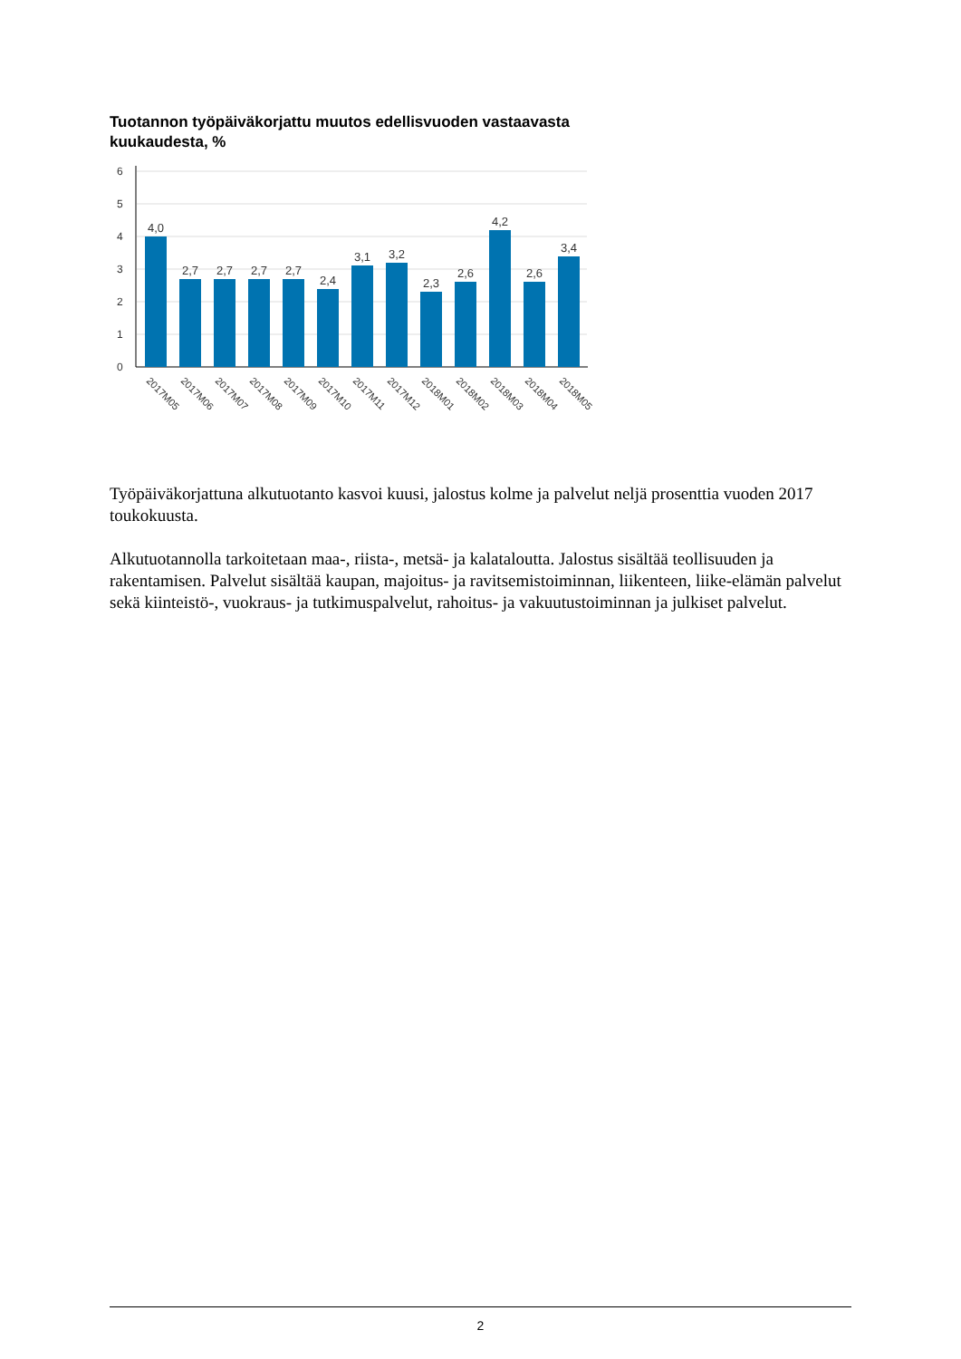Tuotannon työpäiväkorjattu muutos edellisvuoden vastaavasta kuukaudesta, %
6
5
4
3
2
1
0
4,0
2,7
2,7
2,7
2,7
2,4
3,1
3,2
2,3
2,6
4,2
2,6
3,4
2017M05
2017M06
2017M07
2017M08
2017M09
2017M10
2017M11
2017M12
2018M01
2018M02
2018M03
2018M04
2018M05
Työpäiväkorjattuna alkutuotanto kasvoi kuusi, jalostus kolme ja palvelut neljä prosenttia vuoden 2017 toukokuusta.
Alkutuotannolla tarkoitetaan maa-, riista-, metsä- ja kalataloutta. Jalostus sisältää teollisuuden ja rakentamisen. Palvelut sisältää kaupan, majoitus- ja ravitsemistoiminnan, liikenteen, liike-elämän palvelut sekä kiinteistö-, vuokraus- ja tutkimuspalvelut, rahoitus- ja vakuutustoiminnan ja julkiset palvelut.
2